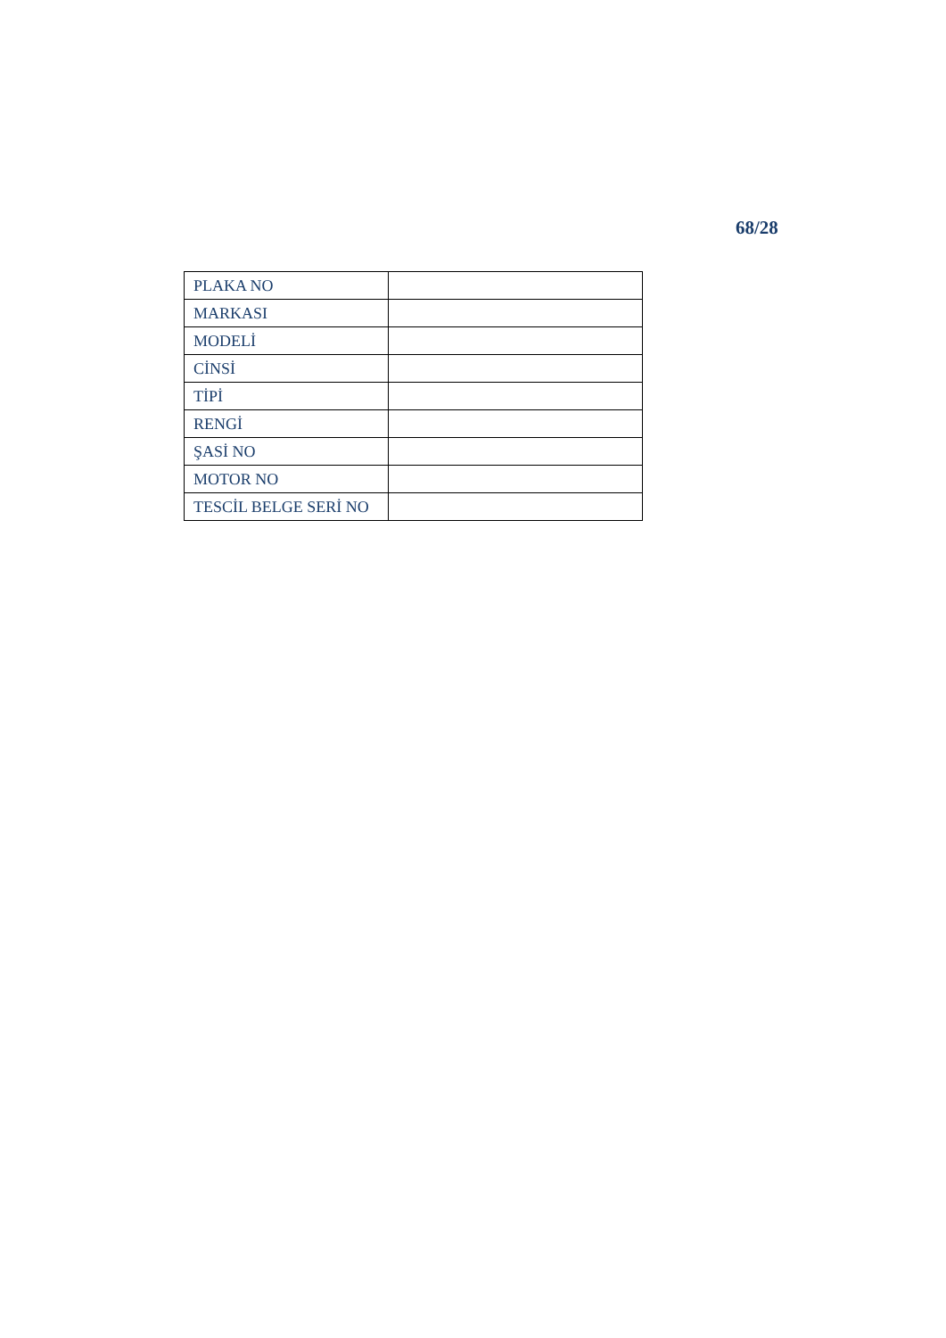68/28
| PLAKA NO | |
| MARKASI | |
| MODELİ | |
| CİNSİ | |
| TİPİ | |
| RENGİ | |
| ŞASİ NO | |
| MOTOR NO | |
| TESCİL BELGE SERİ NO | |